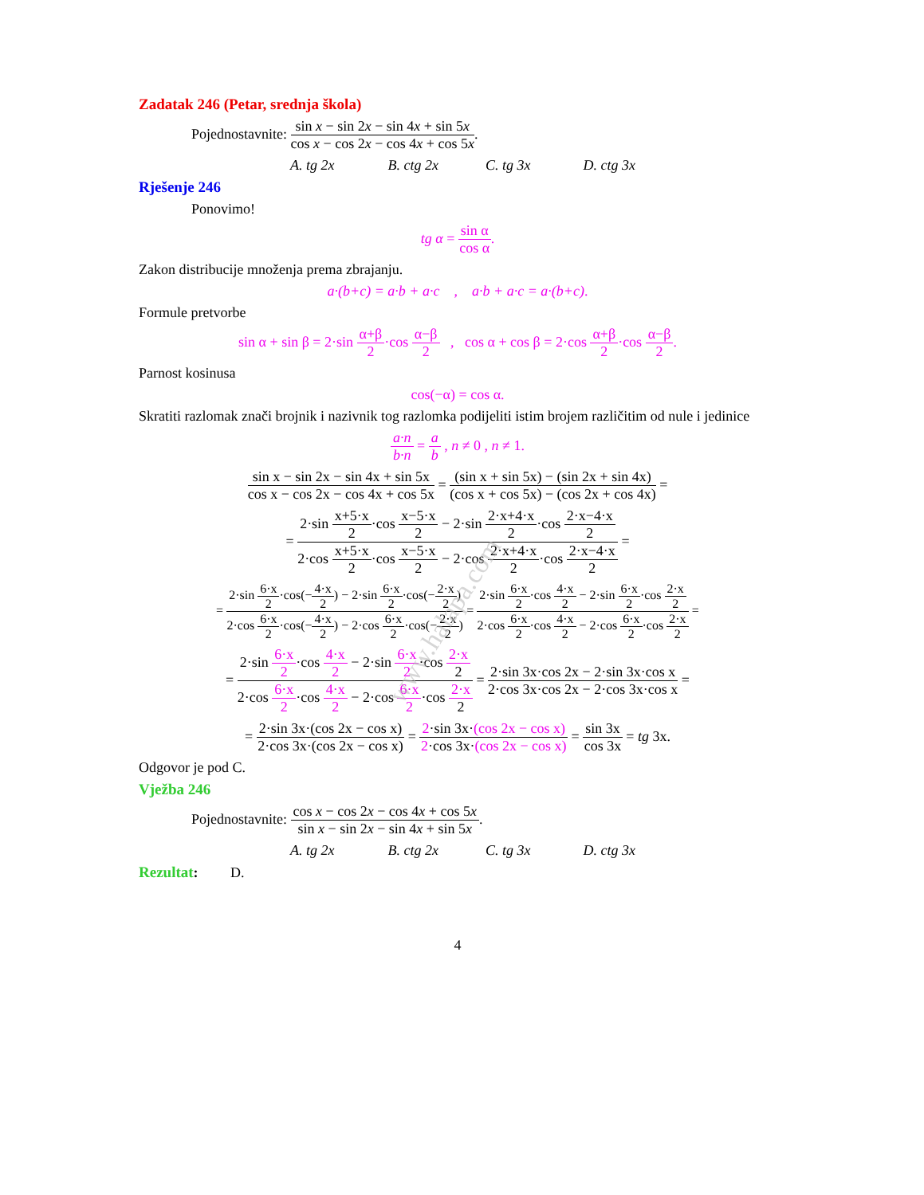www.halapa.com
Zadatak 246 (Petar, srednja škola)
Pojednostavnite: sin x − sin 2x − sin 4x + sin 5x cos x − cos 2x − cos 4x + cos 5x.
A. tg 2x B. ctg 2x C. tg 3x D. ctg 3x
Rješenje 246
Ponovimo!
tg α = sin α cos α.
Zakon distribucije množenja prema zbrajanju.
a·(b+c) = a·b + a·c , a·b + a·c = a·(b+c).
Formule pretvorbe
sin α + sin β = 2·sin α+β 2·cos α−β 2 , cos α + cos β = 2·cos α+β 2·cos α−β 2.
Parnost kosinusa
cos(−α) = cos α.
Skratiti razlomak znači brojnik i nazivnik tog razlomka podijeliti istim brojem različitim od nule i jedinice
a·n b·n = a b , n ≠ 0 , n ≠ 1.
sin x − sin 2x − sin 4x + sin 5x cos x − cos 2x − cos 4x + cos 5x = (sin x + sin 5x) − (sin 2x + sin 4x) (cos x + cos 5x) − (cos 2x + cos 4x) =
= 2·sin x+5·x 2·cos x−5·x 2 − 2·sin 2·x+4·x 2·cos 2·x−4·x 2 2·cos x+5·x 2·cos x−5·x 2 − 2·cos 2·x+4·x 2·cos 2·x−4·x 2 =
= 2·sin 6·x 2·cos(−4·x 2) − 2·sin 6·x 2·cos(−2·x 2) 2·cos 6·x 2·cos(−4·x 2) − 2·cos 6·x 2·cos(−2·x 2) = 2·sin 6·x 2·cos 4·x 2 − 2·sin 6·x 2·cos 2·x 2 2·cos 6·x 2·cos 4·x 2 − 2·cos 6·x 2·cos 2·x 2 =
= 2·sin 6·x 2·cos 4·x 2 − 2·sin 6·x 2·cos 2·x 2 2·cos 6·x 2·cos 4·x 2 − 2·cos 6·x 2·cos 2·x 2 = 2·sin 3x·cos 2x − 2·sin 3x·cos x 2·cos 3x·cos 2x − 2·cos 3x·cos x =
= 2·sin 3x·(cos 2x − cos x) 2·cos 3x·(cos 2x − cos x) = 2·sin 3x·(cos 2x − cos x) 2·cos 3x·(cos 2x − cos x) = sin 3x cos 3x = tg 3x.
Odgovor je pod C.
Vježba 246
Pojednostavnite: cos x − cos 2x − cos 4x + cos 5x sin x − sin 2x − sin 4x + sin 5x.
A. tg 2x B. ctg 2x C. tg 3x D. ctg 3x
Rezultat: D.
4